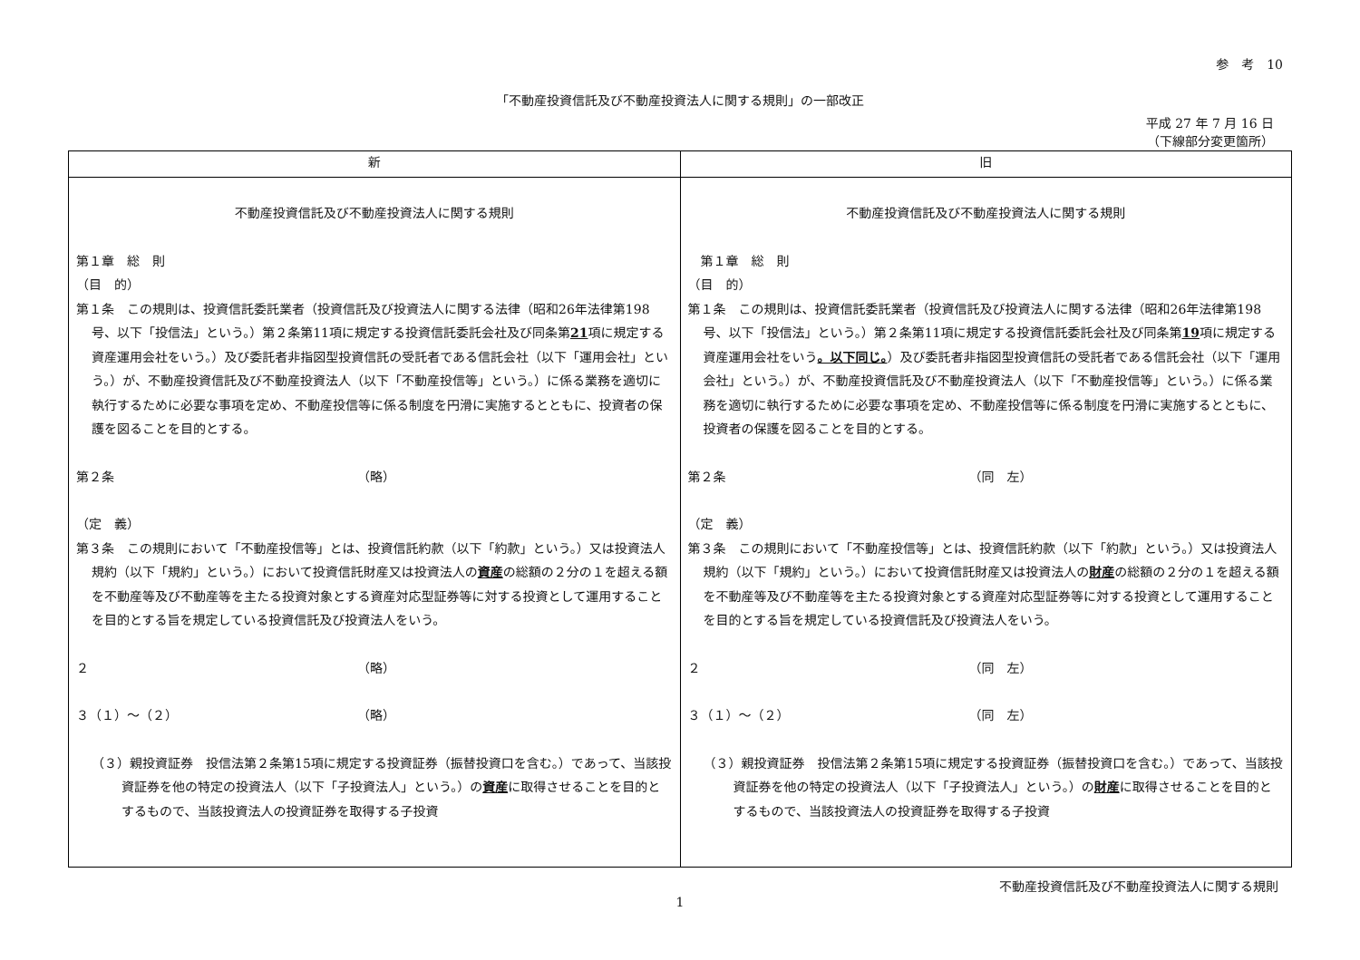参　考　10
「不動産投資信託及び不動産投資法人に関する規則」の一部改正
平成 27 年 7 月 16 日
（下線部分変更箇所）
| 新 | 旧 |
| --- | --- |
| 不動産投資信託及び不動産投資法人に関する規則 第１章 総 則 （目 的） 第１条 この規則は、投資信託委託業者（投資信託及び投資法人に関する法律（昭和26年法律第198号、以下「投信法」という。）第２条第11項に規定する投資信託委託会社及び同条第 21 項に規定する資産運用会社をいう。）及び委託者非指図型投資信託の受託者である信託会社（以下「運用会社」という。）が、不動産投資信託及び不動産投資法人（以下「不動産投信等」という。）に係る業務を適切に執行するために必要な事項を定め、不動産投信等に係る制度を円滑に実施するとともに、投資者の保護を図ることを目的とする。 第２条 （略） （定 義） 第３条 この規則において「不動産投信等」とは、投資信託約款（以下「約款」という。）又は投資法人規約（以下「規約」という。）において投資信託財産又は投資法人の 資産 の総額の２分の１を超える額を不動産等及び不動産等を主たる投資対象とする資産対応型証券等に対する投資として運用することを目的とする旨を規定している投資信託及び投資法人をいう。 ２ （略） ３（１）～（２） （略） （３）親投資証券 投信法第２条第15項に規定する投資証券（振替投資口を含む。）であって、当該投資証券を他の特定の投資法人（以下「子投資法人」という。）の 資産 に取得させることを目的とするもので、当該投資法人の投資証券を取得する子投資 | 不動産投資信託及び不動産投資法人に関する規則 第１章 総 則 （目 的） 第１条 この規則は、投資信託委託業者（投資信託及び投資法人に関する法律（昭和26年法律第198号、以下「投信法」という。）第２条第11項に規定する投資信託委託会社及び同条第 19 項に規定する資産運用会社をいう 。以下同じ。 ）及び委託者非指図型投資信託の受託者である信託会社（以下「運用会社」という。）が、不動産投資信託及び不動産投資法人（以下「不動産投信等」という。）に係る業務を適切に執行するために必要な事項を定め、不動産投信等に係る制度を円滑に実施するとともに、投資者の保護を図ることを目的とする。 第２条 （同 左） （定 義） 第３条 この規則において「不動産投信等」とは、投資信託約款（以下「約款」という。）又は投資法人規約（以下「規約」という。）において投資信託財産又は投資法人の 財産 の総額の２分の１を超える額を不動産等及び不動産等を主たる投資対象とする資産対応型証券等に対する投資として運用することを目的とする旨を規定している投資信託及び投資法人をいう。 ２ （同 左） ３（１）～（２） （同 左） （３）親投資証券 投信法第２条第15項に規定する投資証券（振替投資口を含む。）であって、当該投資証券を他の特定の投資法人（以下「子投資法人」という。）の 財産 に取得させることを目的とするもので、当該投資法人の投資証券を取得する子投資 |
不動産投資信託及び不動産投資法人に関する規則
1